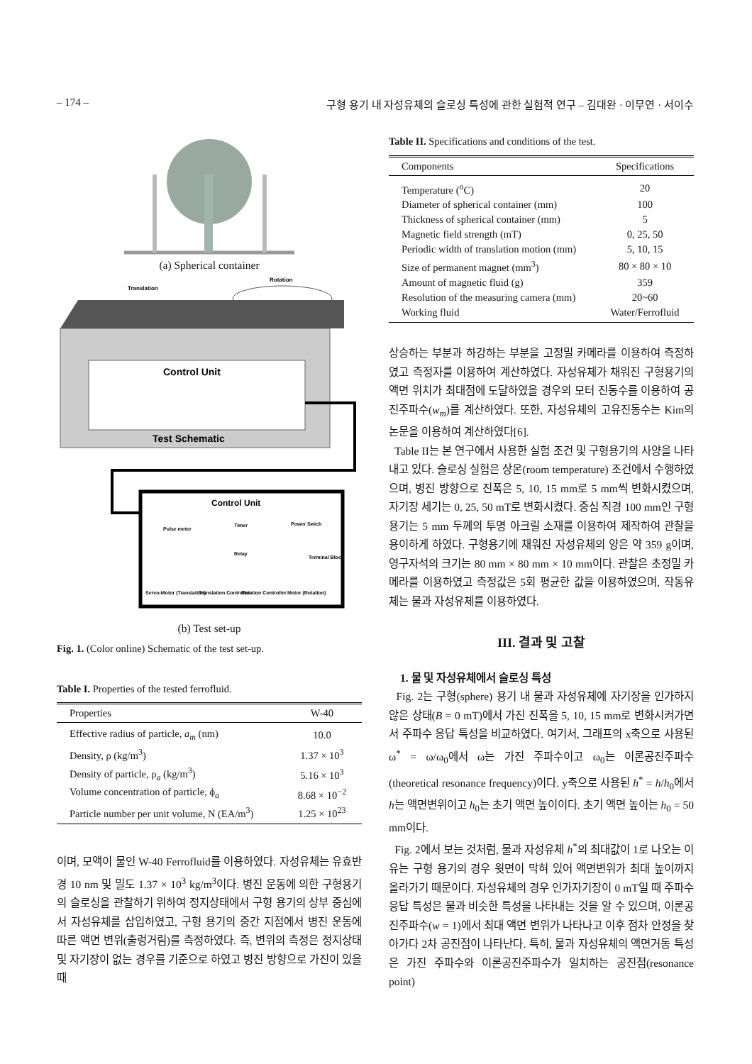– 174 – 구형 용기 내 자성유체의 슬로싱 특성에 관한 실험적 연구 – 김대완 · 이무연 · 서이수
(a) Spherical container
Translation
Rotation
Control Unit
Test Schematic
Control Unit
Pulse meter
Timer
Power Swich
Relay
Terminal Block
Servo-Motor (Translation)
Translation Controller
Rotation Controller
Motor (Rotation)
(b) Test set-up
Fig. 1. (Color online) Schematic of the test set-up.
Table I. Properties of the tested ferrofluid.
| Properties | W-40 |
| --- | --- |
| Effective radius of particle, a<sub>m</sub> (nm) | 10.0 |
| Density, ρ (kg/m<sup>3</sup>) | 1.37 × 10<sup>3</sup> |
| Density of particle, ρ<sub>a</sub> (kg/m<sup>3</sup>) | 5.16 × 10<sup>3</sup> |
| Volume concentration of particle, ϕ<sub>a</sub> | 8.68 × 10<sup>−2</sup> |
| Particle number per unit volume, N (EA/m<sup>3</sup>) | 1.25 × 10<sup>23</sup> |
이며, 모액이 물인 W-40 Ferrofluid를 이용하였다. 자성유체는 유효반경 10 nm 및 밀도 1.37 × 10<sup>3</sup> kg/m<sup>3</sup>이다. 병진 운동에 의한 구형용기의 슬로싱을 관찰하기 위하여 정지상태에서 구형 용기의 상부 중심에서 자성유체를 삽입하였고, 구형 용기의 중간 지점에서 병진 운동에 따른 액면 변위(출렁거림)를 측정하였다. 즉, 변위의 측정은 정지상태 및 자기장이 없는 경우를 기준으로 하였고 병진 방향으로 가진이 있을 때
Table II. Specifications and conditions of the test.
| Components | Specifications |
| --- | --- |
| Temperature (<sup>o</sup>C) | 20 |
| Diameter of spherical container (mm) | 100 |
| Thickness of spherical container (mm) | 5 |
| Magnetic field strength (mT) | 0, 25, 50 |
| Periodic width of translation motion (mm) | 5, 10, 15 |
| Size of permanent magnet (mm<sup>3</sup>) | 80 × 80 × 10 |
| Amount of magnetic fluid (g) | 359 |
| Resolution of the measuring camera (mm) | 20~60 |
| Working fluid | Water/Ferrofluid |
상승하는 부분과 하강하는 부분을 고정밀 카메라를 이용하여 측정하였고 측정자를 이용하여 계산하였다. 자성유체가 채워진 구형용기의 액면 위치가 최대점에 도달하였을 경우의 모터 진동수를 이용하여 공진주파수(w<sub>m</sub>)를 계산하였다. 또한, 자성유체의 고유진동수는 Kim의 논문을 이용하여 계산하였다[6].
Table II는 본 연구에서 사용한 실험 조건 및 구형용기의 사양을 나타내고 있다. 슬로싱 실험은 상온(room temperature) 조건에서 수행하였으며, 병진 방향으로 진폭은 5, 10, 15 mm로 5 mm씩 변화시켰으며, 자기장 세기는 0, 25, 50 mT로 변화시켰다. 중심 직경 100 mm인 구형용기는 5 mm 두께의 투명 아크릴 소재를 이용하여 제작하여 관찰을 용이하게 하였다. 구형용기에 채워진 자성유체의 양은 약 359 g이며, 영구자석의 크기는 80 mm × 80 mm × 10 mm이다. 관찰은 초정밀 카메라를 이용하였고 측정값은 5회 평균한 값을 이용하였으며, 작동유체는 물과 자성유체를 이용하였다.
III. 결과 및 고찰
1. 물 및 자성유체에서 슬로싱 특성
Fig. 2는 구형(sphere) 용기 내 물과 자성유체에 자기장을 인가하지 않은 상태(B = 0 mT)에서 가진 진폭을 5, 10, 15 mm로 변화시켜가면서 주파수 응답 특성을 비교하였다. 여기서, 그래프의 x축으로 사용된 ω<sup>*</sup> = ω/ω<sub>0</sub>에서 ω는 가진 주파수이고 ω<sub>0</sub>는 이론공진주파수(theoretical resonance frequency)이다. y축으로 사용된 h<sup>*</sup> = h/h<sub>0</sub>에서 h는 액면변위이고 h<sub>0</sub>는 초기 액면 높이이다. 초기 액면 높이는 h<sub>0</sub> = 50 mm이다.
Fig. 2에서 보는 것처럼, 물과 자성유체 h<sup>*</sup>의 최대값이 1로 나오는 이유는 구형 용기의 경우 윗면이 막혀 있어 액면변위가 최대 높이까지 올라가기 때문이다. 자성유체의 경우 인가자기장이 0 mT일 때 주파수 응답 특성은 물과 비슷한 특성을 나타내는 것을 알 수 있으며, 이론공진주파수(w = 1)에서 최대 액면 변위가 나타나고 이후 점차 안정을 찾아가다 2차 공진점이 나타난다. 특히, 물과 자성유체의 액면거동 특성은 가진 주파수와 이론공진주파수가 일치하는 공진점(resonance point)